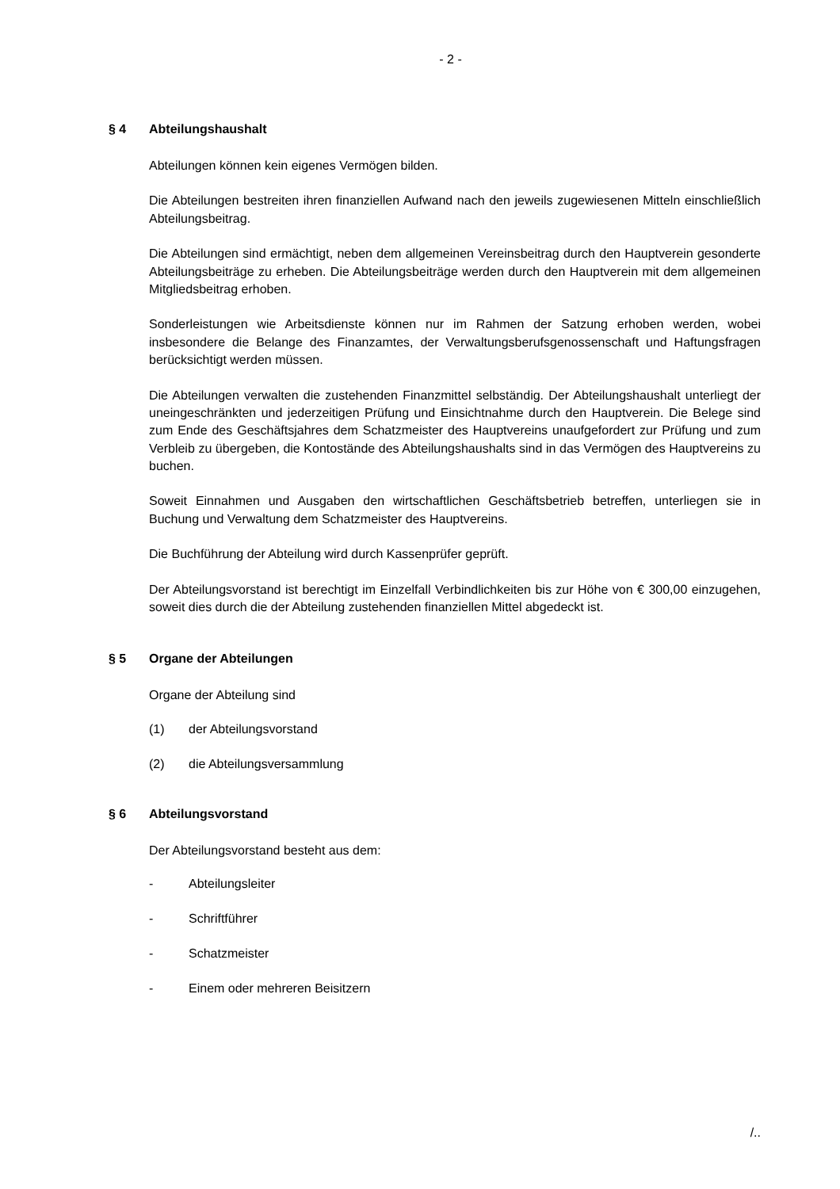- 2 -
§ 4 Abteilungshaushalt
Abteilungen können kein eigenes Vermögen bilden.
Die Abteilungen bestreiten ihren finanziellen Aufwand nach den jeweils zugewiesenen Mitteln einschließlich Abteilungsbeitrag.
Die Abteilungen sind ermächtigt, neben dem allgemeinen Vereinsbeitrag durch den Hauptverein gesonderte Abteilungsbeiträge zu erheben. Die Abteilungsbeiträge werden durch den Hauptverein mit dem allgemeinen Mitgliedsbeitrag erhoben.
Sonderleistungen wie Arbeitsdienste können nur im Rahmen der Satzung erhoben werden, wobei insbesondere die Belange des Finanzamtes, der Verwaltungsberufsgenossenschaft und Haftungsfragen berücksichtigt werden müssen.
Die Abteilungen verwalten die zustehenden Finanzmittel selbständig. Der Abteilungshaushalt unterliegt der uneingeschränkten und jederzeitigen Prüfung und Einsichtnahme durch den Hauptverein. Die Belege sind zum Ende des Geschäftsjahres dem Schatzmeister des Hauptvereins unaufgefordert zur Prüfung und zum Verbleib zu übergeben, die Kontostände des Abteilungshaushalts sind in das Vermögen des Hauptvereins zu buchen.
Soweit Einnahmen und Ausgaben den wirtschaftlichen Geschäftsbetrieb betreffen, unterliegen sie in Buchung und Verwaltung dem Schatzmeister des Hauptvereins.
Die Buchführung der Abteilung wird durch Kassenprüfer geprüft.
Der Abteilungsvorstand ist berechtigt im Einzelfall Verbindlichkeiten bis zur Höhe von € 300,00 einzugehen, soweit dies durch die der Abteilung zustehenden finanziellen Mittel abgedeckt ist.
§ 5 Organe der Abteilungen
Organe der Abteilung sind
(1) der Abteilungsvorstand
(2) die Abteilungsversammlung
§ 6 Abteilungsvorstand
Der Abteilungsvorstand besteht aus dem:
- Abteilungsleiter
- Schriftführer
- Schatzmeister
- Einem oder mehreren Beisitzern
/..